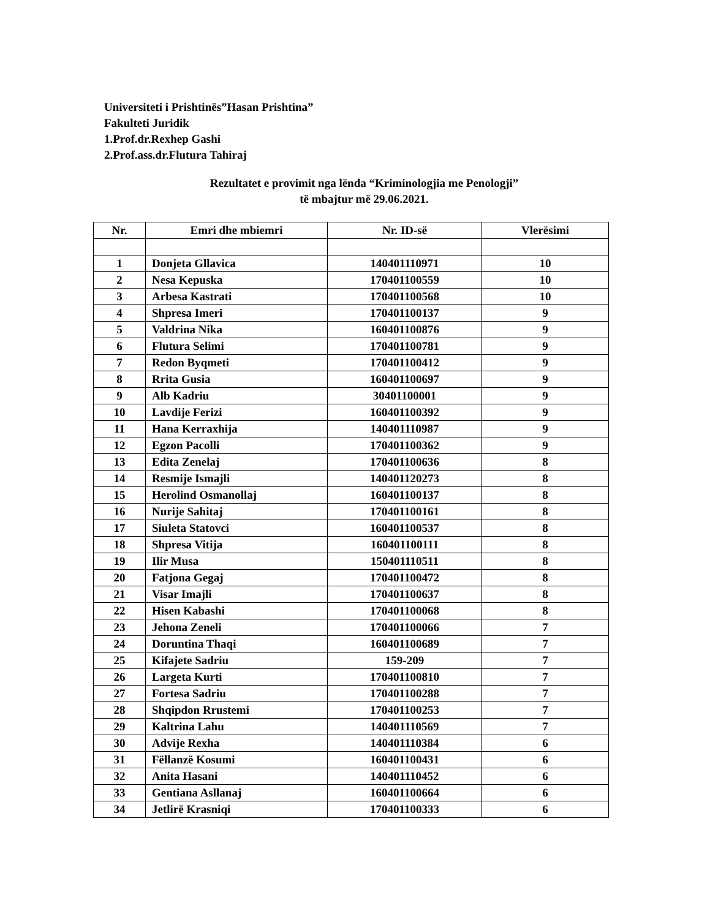Universiteti i Prishtinës”Hasan Prishtina”
Fakulteti Juridik
1.Prof.dr.Rexhep Gashi
2.Prof.ass.dr.Flutura Tahiraj
Rezultatet e provimit nga lënda “Kriminologjia me Penologji”
të mbajtur më 29.06.2021.
| Nr. | Emri dhe mbiemri | Nr. ID-së | Vlerësimi |
| --- | --- | --- | --- |
| 1 | Donjeta Gllavica | 140401110971 | 10 |
| 2 | Nesa Kepuska | 170401100559 | 10 |
| 3 | Arbesa Kastrati | 170401100568 | 10 |
| 4 | Shpresa Imeri | 170401100137 | 9 |
| 5 | Valdrina Nika | 160401100876 | 9 |
| 6 | Flutura Selimi | 170401100781 | 9 |
| 7 | Redon Byqmeti | 170401100412 | 9 |
| 8 | Rrita Gusia | 160401100697 | 9 |
| 9 | Alb Kadriu | 30401100001 | 9 |
| 10 | Lavdije Ferizi | 160401100392 | 9 |
| 11 | Hana Kerraxhija | 140401110987 | 9 |
| 12 | Egzon Pacolli | 170401100362 | 9 |
| 13 | Edita Zenelaj | 170401100636 | 8 |
| 14 | Resmije Ismajli | 140401120273 | 8 |
| 15 | Herolind Osmanollaj | 160401100137 | 8 |
| 16 | Nurije Sahitaj | 170401100161 | 8 |
| 17 | Siuleta Statovci | 160401100537 | 8 |
| 18 | Shpresa Vitija | 160401100111 | 8 |
| 19 | Ilir Musa | 150401110511 | 8 |
| 20 | Fatjona Gegaj | 170401100472 | 8 |
| 21 | Visar Imajli | 170401100637 | 8 |
| 22 | Hisen Kabashi | 170401100068 | 8 |
| 23 | Jehona Zeneli | 170401100066 | 7 |
| 24 | Doruntina Thaqi | 160401100689 | 7 |
| 25 | Kifajete Sadriu | 159-209 | 7 |
| 26 | Largeta Kurti | 170401100810 | 7 |
| 27 | Fortesa Sadriu | 170401100288 | 7 |
| 28 | Shqipdon Rrustemi | 170401100253 | 7 |
| 29 | Kaltrina Lahu | 140401110569 | 7 |
| 30 | Advije Rexha | 140401110384 | 6 |
| 31 | Fëllanzë Kosumi | 160401100431 | 6 |
| 32 | Anita Hasani | 140401110452 | 6 |
| 33 | Gentiana Asllanaj | 160401100664 | 6 |
| 34 | Jetlirë Krasniqi | 170401100333 | 6 |